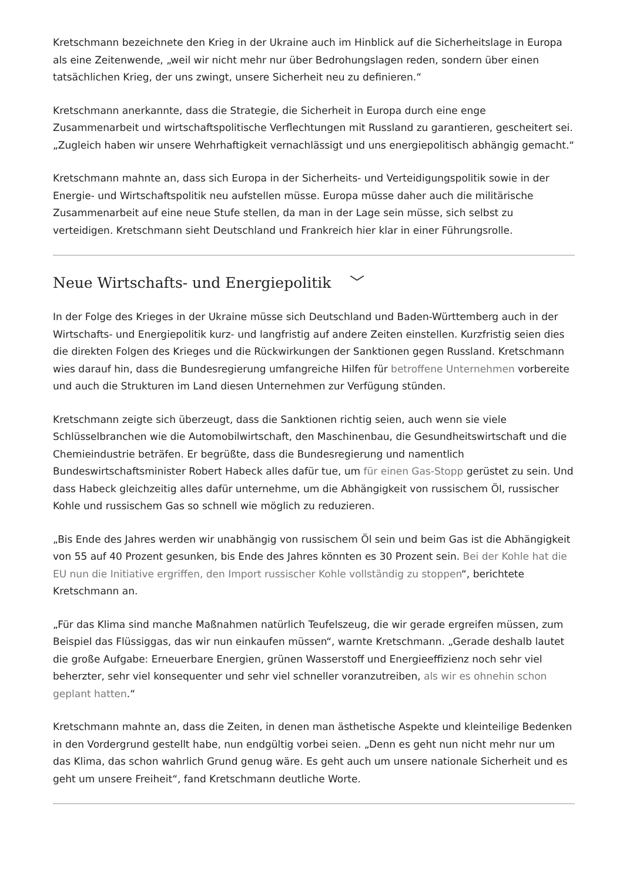Kretschmann bezeichnete den Krieg in der Ukraine auch im Hinblick auf die Sicherheitslage in Europa als eine Zeitenwende, „weil wir nicht mehr nur über Bedrohungslagen reden, sondern über einen tatsächlichen Krieg, der uns zwingt, unsere Sicherheit neu zu definieren.“
Kretschmann anerkannte, dass die Strategie, die Sicherheit in Europa durch eine enge Zusammenarbeit und wirtschaftspolitische Verflechtungen mit Russland zu garantieren, gescheitert sei. „Zugleich haben wir unsere Wehrhaftigkeit vernachlässigt und uns energiepolitisch abhängig gemacht.“
Kretschmann mahnte an, dass sich Europa in der Sicherheits- und Verteidigungspolitik sowie in der Energie- und Wirtschaftspolitik neu aufstellen müsse. Europa müsse daher auch die militärische Zusammenarbeit auf eine neue Stufe stellen, da man in der Lage sein müsse, sich selbst zu verteidigen. Kretschmann sieht Deutschland und Frankreich hier klar in einer Führungsrolle.
Neue Wirtschafts- und Energiepolitik ﹀
In der Folge des Krieges in der Ukraine müsse sich Deutschland und Baden-Württemberg auch in der Wirtschafts- und Energiepolitik kurz- und langfristig auf andere Zeiten einstellen. Kurzfristig seien dies die direkten Folgen des Krieges und die Rückwirkungen der Sanktionen gegen Russland. Kretschmann wies darauf hin, dass die Bundesregierung umfangreiche Hilfen für betroffene Unternehmen vorbereite und auch die Strukturen im Land diesen Unternehmen zur Verfügung stünden.
Kretschmann zeigte sich überzeugt, dass die Sanktionen richtig seien, auch wenn sie viele Schlüsselbranchen wie die Automobilwirtschaft, den Maschinenbau, die Gesundheitswirtschaft und die Chemieindustrie beträfen. Er begrüßte, dass die Bundesregierung und namentlich Bundeswirtschaftsminister Robert Habeck alles dafür tue, um für einen Gas-Stopp gerüstet zu sein. Und dass Habeck gleichzeitig alles dafür unternehme, um die Abhängigkeit von russischem Öl, russischer Kohle und russischem Gas so schnell wie möglich zu reduzieren.
„Bis Ende des Jahres werden wir unabhängig von russischem Öl sein und beim Gas ist die Abhängigkeit von 55 auf 40 Prozent gesunken, bis Ende des Jahres könnten es 30 Prozent sein. Bei der Kohle hat die EU nun die Initiative ergriffen, den Import russischer Kohle vollständig zu stoppen“, berichtete Kretschmann an.
„Für das Klima sind manche Maßnahmen natürlich Teufelszeug, die wir gerade ergreifen müssen, zum Beispiel das Flüssiggas, das wir nun einkaufen müssen“, warnte Kretschmann. „Gerade deshalb lautet die große Aufgabe: Erneuerbare Energien, grünen Wasserstoff und Energieeffizienz noch sehr viel beherzter, sehr viel konsequenter und sehr viel schneller voranzutreiben, als wir es ohnehin schon geplant hatten.“
Kretschmann mahnte an, dass die Zeiten, in denen man ästhetische Aspekte und kleinteilige Bedenken in den Vordergrund gestellt habe, nun endgültig vorbei seien. „Denn es geht nun nicht mehr nur um das Klima, das schon wahrlich Grund genug wäre. Es geht auch um unsere nationale Sicherheit und es geht um unsere Freiheit“, fand Kretschmann deutliche Worte.